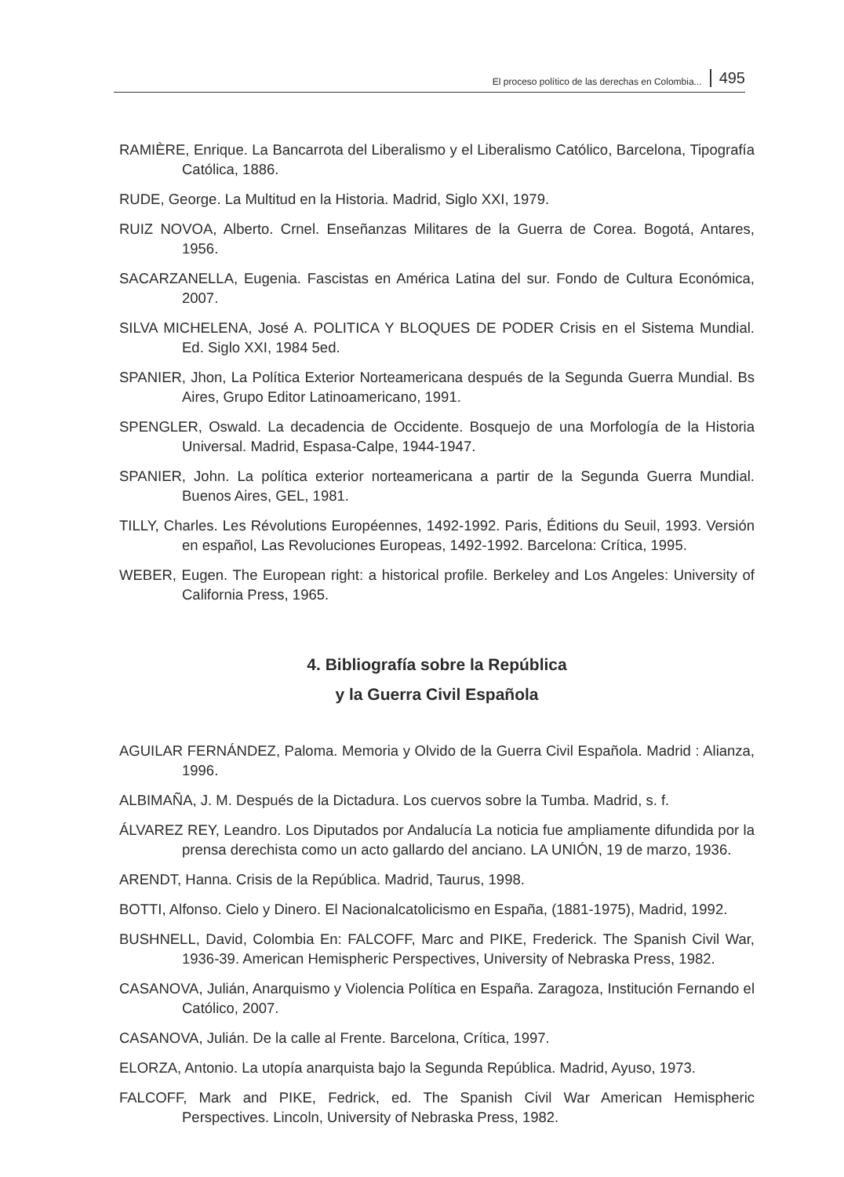El proceso político de las derechas en Colombia... 495
RAMIÈRE, Enrique. La Bancarrota del Liberalismo y el Liberalismo Católico, Barcelona, Tipografía Católica, 1886.
RUDE, George. La Multitud en la Historia. Madrid, Siglo XXI, 1979.
RUIZ NOVOA, Alberto. Crnel. Enseñanzas Militares de la Guerra de Corea. Bogotá, Antares, 1956.
SACARZANELLA, Eugenia. Fascistas en América Latina del sur. Fondo de Cultura Económica, 2007.
SILVA MICHELENA, José A. POLITICA Y BLOQUES DE PODER Crisis en el Sistema Mundial. Ed. Siglo XXI, 1984 5ed.
SPANIER, Jhon, La Política Exterior Norteamericana después de la Segunda Guerra Mundial. Bs Aires, Grupo Editor Latinoamericano, 1991.
SPENGLER, Oswald. La decadencia de Occidente. Bosquejo de una Morfología de la Historia Universal. Madrid, Espasa-Calpe, 1944-1947.
SPANIER, John. La política exterior norteamericana a partir de la Segunda Guerra Mundial. Buenos Aires, GEL, 1981.
TILLY, Charles. Les Révolutions Européennes, 1492-1992. Paris, Éditions du Seuil, 1993. Versión en español, Las Revoluciones Europeas, 1492-1992. Barcelona: Crítica, 1995.
WEBER, Eugen. The European right: a historical profile. Berkeley and Los Angeles: University of California Press, 1965.
4. Bibliografía sobre la República
y la Guerra Civil Española
AGUILAR FERNÁNDEZ, Paloma. Memoria y Olvido de la Guerra Civil Española. Madrid : Alianza, 1996.
ALBIMAÑA, J. M. Después de la Dictadura. Los cuervos sobre la Tumba. Madrid, s. f.
ÁLVAREZ REY, Leandro. Los Diputados por Andalucía La noticia fue ampliamente difundida por la prensa derechista como un acto gallardo del anciano. LA UNIÓN, 19 de marzo, 1936.
ARENDT, Hanna. Crisis de la República. Madrid, Taurus, 1998.
BOTTI, Alfonso. Cielo y Dinero. El Nacionalcatolicismo en España, (1881-1975), Madrid, 1992.
BUSHNELL, David, Colombia En: FALCOFF, Marc and PIKE, Frederick. The Spanish Civil War, 1936-39. American Hemispheric Perspectives, University of Nebraska Press, 1982.
CASANOVA, Julián, Anarquismo y Violencia Política en España. Zaragoza, Institución Fernando el Católico, 2007.
CASANOVA, Julián. De la calle al Frente. Barcelona, Crítica, 1997.
ELORZA, Antonio. La utopía anarquista bajo la Segunda República. Madrid, Ayuso, 1973.
FALCOFF, Mark and PIKE, Fedrick, ed. The Spanish Civil War American Hemispheric Perspectives. Lincoln, University of Nebraska Press, 1982.